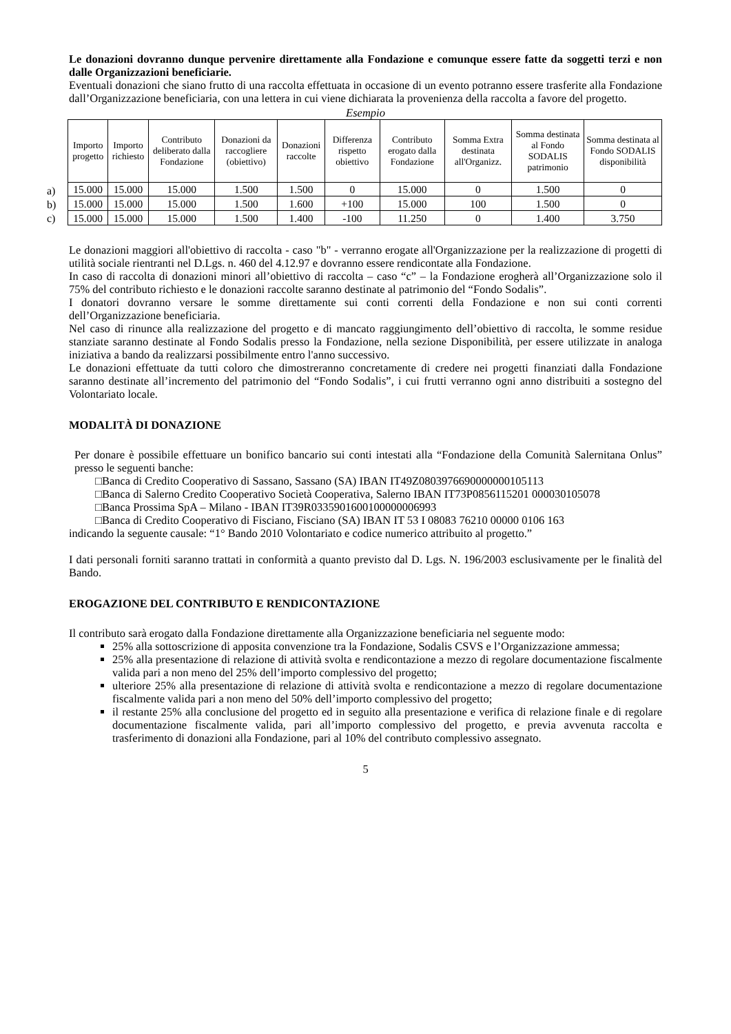Le donazioni dovranno dunque pervenire direttamente alla Fondazione e comunque essere fatte da soggetti terzi e non dalle Organizzazioni beneficiarie.
Eventuali donazioni che siano frutto di una raccolta effettuata in occasione di un evento potranno essere trasferite alla Fondazione dall’Organizzazione beneficiaria, con una lettera in cui viene dichiarata la provenienza della raccolta a favore del progetto.
Esempio
a)
b)
c)
| Importo progetto | Importo richiesto | Contributo deliberato dalla Fondazione | Donazioni da raccogliere (obiettivo) | Donazioni raccolte | Differenza rispetto obiettivo | Contributo erogato dalla Fondazione | Somma Extra destinata all'Organizz. | Somma destinata al Fondo SODALIS patrimonio | Somma destinata al Fondo SODALIS disponibilità |
| --- | --- | --- | --- | --- | --- | --- | --- | --- | --- |
| 15.000 | 15.000 | 15.000 | 1.500 | 1.500 | 0 | 15.000 | 0 | 1.500 | 0 |
| 15.000 | 15.000 | 15.000 | 1.500 | 1.600 | +100 | 15.000 | 100 | 1.500 | 0 |
| 15.000 | 15.000 | 15.000 | 1.500 | 1.400 | -100 | 11.250 | 0 | 1.400 | 3.750 |
Le donazioni maggiori all'obiettivo di raccolta - caso "b" - verranno erogate all'Organizzazione per la realizzazione di progetti di utilità sociale rientranti nel D.Lgs. n. 460 del 4.12.97 e dovranno essere rendicontate alla Fondazione.
In caso di raccolta di donazioni minori all’obiettivo di raccolta – caso “c” – la Fondazione erogherà all’Organizzazione solo il 75% del contributo richiesto e le donazioni raccolte saranno destinate al patrimonio del “Fondo Sodalis”.
I donatori dovranno versare le somme direttamente sui conti correnti della Fondazione e non sui conti correnti dell’Organizzazione beneficiaria.
Nel caso di rinunce alla realizzazione del progetto e di mancato raggiungimento dell’obiettivo di raccolta, le somme residue stanziate saranno destinate al Fondo Sodalis presso la Fondazione, nella sezione Disponibilità, per essere utilizzate in analoga iniziativa a bando da realizzarsi possibilmente entro l'anno successivo.
Le donazioni effettuate da tutti coloro che dimostreranno concretamente di credere nei progetti finanziati dalla Fondazione saranno destinate all’incremento del patrimonio del “Fondo Sodalis”, i cui frutti verranno ogni anno distribuiti a sostegno del Volontariato locale.
MODALITÀ DI DONAZIONE
Per donare è possibile effettuare un bonifico bancario sui conti intestati alla “Fondazione della Comunità Salernitana Onlus” presso le seguenti banche:
□Banca di Credito Cooperativo di Sassano, Sassano (SA) IBAN IT49Z0803976690000000105113
□Banca di Salerno Credito Cooperativo Società Cooperativa, Salerno IBAN IT73P0856115201 000030105078
□Banca Prossima SpA – Milano - IBAN IT39R0335901600100000006993
□Banca di Credito Cooperativo di Fisciano, Fisciano (SA) IBAN IT 53 I 08083 76210 00000 0106 163
indicando la seguente causale: “1° Bando 2010 Volontariato e codice numerico attribuito al progetto.”
I dati personali forniti saranno trattati in conformità a quanto previsto dal D. Lgs. N. 196/2003 esclusivamente per le finalità del Bando.
EROGAZIONE DEL CONTRIBUTO E RENDICONTAZIONE
Il contributo sarà erogato dalla Fondazione direttamente alla Organizzazione beneficiaria nel seguente modo:
25% alla sottoscrizione di apposita convenzione tra la Fondazione, Sodalis CSVS e l’Organizzazione ammessa;
25% alla presentazione di relazione di attività svolta e rendicontazione a mezzo di regolare documentazione fiscalmente valida pari a non meno del 25% dell’importo complessivo del progetto;
ulteriore 25% alla presentazione di relazione di attività svolta e rendicontazione a mezzo di regolare documentazione fiscalmente valida pari a non meno del 50% dell’importo complessivo del progetto;
il restante 25% alla conclusione del progetto ed in seguito alla presentazione e verifica di relazione finale e di regolare documentazione fiscalmente valida, pari all’importo complessivo del progetto, e previa avvenuta raccolta e trasferimento di donazioni alla Fondazione, pari al 10% del contributo complessivo assegnato.
5